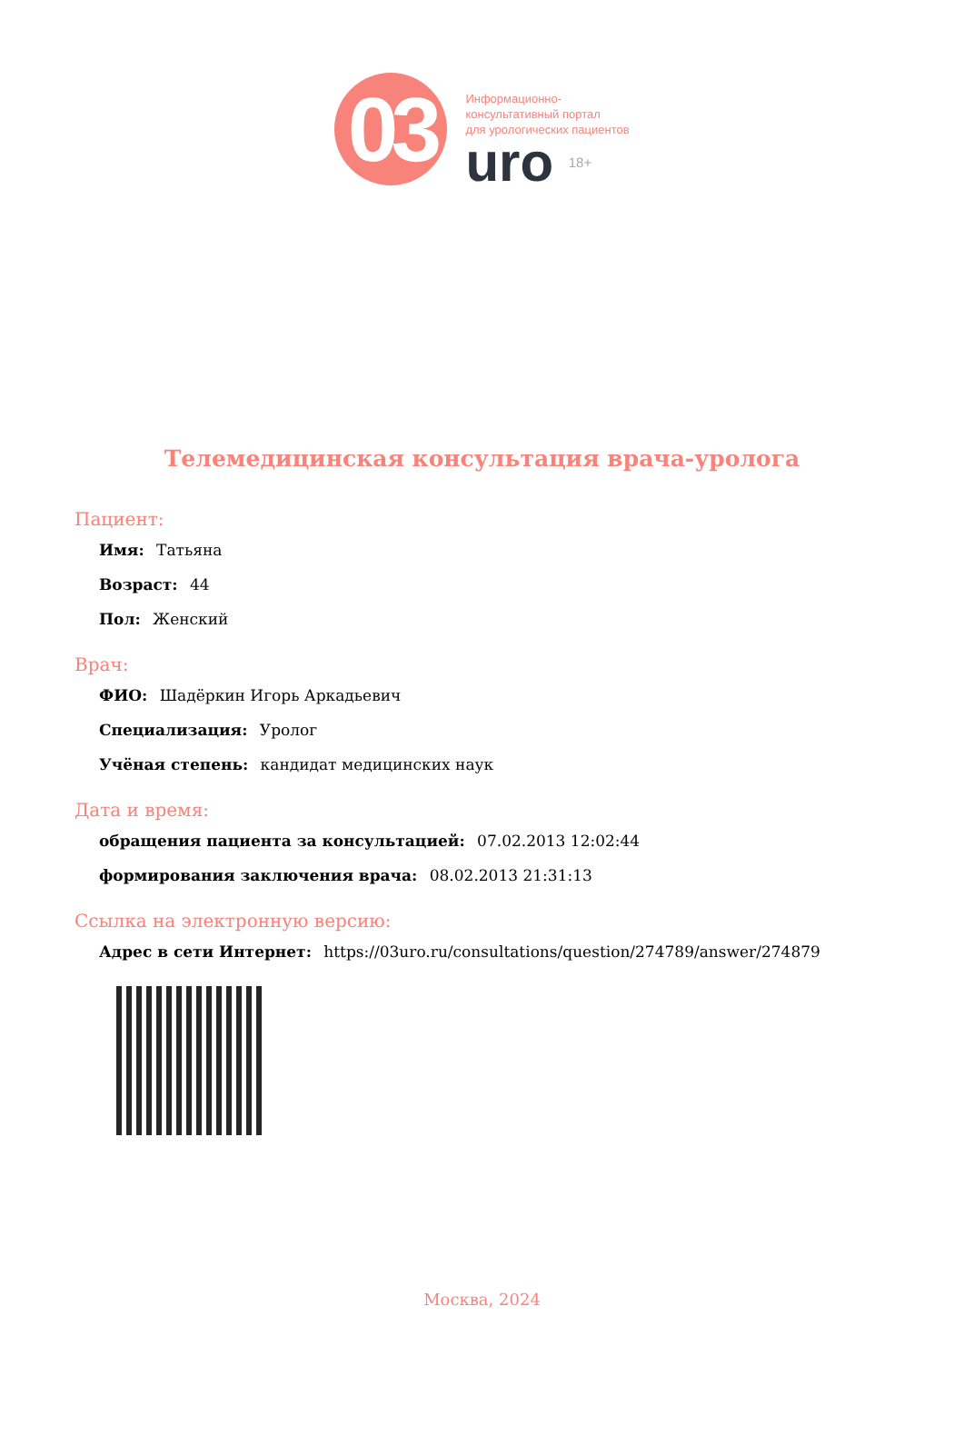03
Информационно-
консультативный портал
для урологических пациентов
uro 18+
Телемедицинская консультация врача-уролога
Пациент:
Имя: Татьяна
Возраст: 44
Пол: Женский
Врач:
ФИО: Шадёркин Игорь Аркадьевич
Специализация: Уролог
Учёная степень: кандидат медицинских наук
Дата и время:
обращения пациента за консультацией: 07.02.2013 12:02:44
формирования заключения врача: 08.02.2013 21:31:13
Ссылка на электронную версию:
Адрес в сети Интернет: https://03uro.ru/consultations/question/274789/answer/274879
Москва, 2024